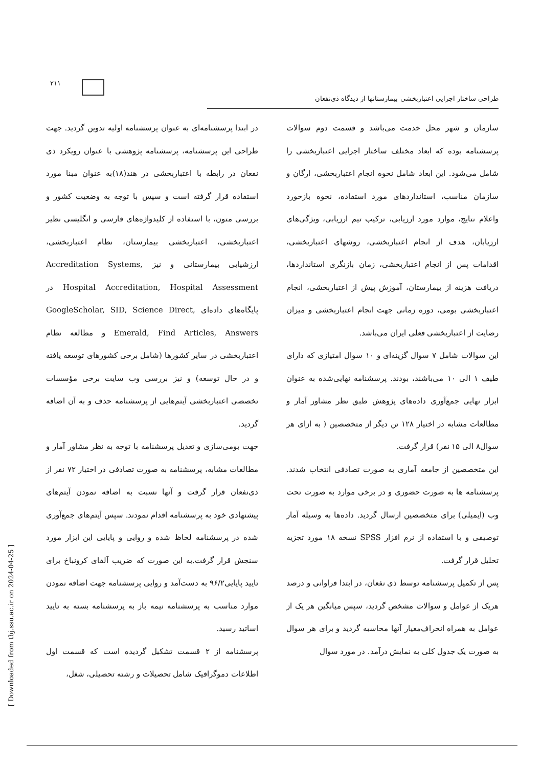۲۱۱
طراحی ساختار اجرایی اعتباربخشی بیمارستانها از دیدگاه ذی‌نفعان
در ابتدا پرسشنامه‌ای به عنوان پرسشنامه اولیه تدوین گردید. جهت طراحی این پرسشنامه، پرسشنامه پژوهشی با عنوان رویکرد ذی نفعان در رابطه با اعتباربخشی در هند(۱۸)به عنوان مبنا مورد استفاده قرار گرفته است و سپس با توجه به وضعیت کشور و بررسی متون، با استفاده از کلیدواژه‌های فارسی و انگلیسی نظیر اعتباربخشی، اعتباربخشی بیمارستان، نظام اعتباربخشی، ارزشیابی بیمارستانی و نیز Accreditation Systems, Hospital Accreditation, Hospital Assessment در پایگاه‌های داده‌ای GoogleScholar, SID, Science Direct, Emerald, Find Articles, Answers و مطالعه نظام اعتباربخشی در سایر کشورها (شامل برخی کشورهای توسعه یافته و در حال توسعه) و نیز بررسی وب سایت برخی مؤسسات تخصصی اعتباربخشی آیتم‌هایی از پرسشنامه حذف و به آن اضافه گردید.
جهت بومی‌سازی و تعدیل پرسشنامه با توجه به نظر مشاور آمار و مطالعات مشابه، پرسشنامه به صورت تصادفی در اختیار ۷۲ نفر از ذی‌نفعان قرار گرفت و آنها نسبت به اضافه نمودن آیتم‌های پیشنهادی خود به پرسشنامه اقدام نمودند. سپس آیتم‌های جمع‌آوری شده در پرسشنامه لحاظ شده و روایی و پایایی این ابزار مورد سنجش قرار گرفت.به این صورت که ضریب آلفای کرونباخ برای تایید پایایی۹۶/۲ به دست‌آمد و روایی پرسشنامه جهت اضافه نمودن موارد مناسب به پرسشنامه نیمه باز به پرسشنامه بسته به تایید اساتید رسید.
پرسشنامه از ۲ قسمت تشکیل گردیده است که قسمت اول اطلاعات دموگرافیک شامل تحصیلات و رشته تحصیلی، شغل،
سازمان و شهر محل خدمت می‌باشد و قسمت دوم سوالات پرسشنامه بوده که ابعاد مختلف ساختار اجرایی اعتباربخشی را شامل می‌شود. این ابعاد شامل نحوه انجام اعتباربخشی، ارگان و سازمان مناسب، استانداردهای مورد استفاده، نحوه بازخورد واعلام نتایج، موارد مورد ارزیابی، ترکیب تیم ارزیابی، ویژگی‌های ارزیابان، هدف از انجام اعتباربخشی، روشهای اعتباربخشی، اقدامات پس از انجام اعتباربخشی، زمان بازنگری استانداردها، دریافت هزینه از بیمارستان، آموزش پیش از اعتباربخشی، انجام اعتباربخشی بومی، دوره زمانی جهت انجام اعتباربخشی و میزان رضایت از اعتباربخشی فعلی ایران می‌باشد.
این سوالات شامل ۷ سوال گزینه‌ای و ۱۰ سوال امتیازی که دارای طیف ۱ الی ۱۰ می‌باشند، بودند. پرسشنامه نهایی‌شده به عنوان ابزار نهایی جمع‌آوری داده‌های پژوهش طبق نظر مشاور آمار و مطالعات مشابه در اختیار ۱۲۸ تن دیگر از متخصصین ( به ازای هر سوال۸ الی ۱۵ نفر) قرار گرفت.
این متخصصین از جامعه آماری به صورت تصادفی انتخاب شدند. پرسشنامه ها به صورت حضوری و در برخی موارد به صورت تحت وب (ایمیلی) برای متخصصین ارسال گردید. داده‌ها به وسیله آمار توصیفی و با استفاده از نرم افزار SPSS نسخه ۱۸ مورد تجزیه تحلیل قرار گرفت.
پس از تکمیل پرسشنامه توسط ذی نفعان، در ابتدا فراوانی و درصد هریک از عوامل و سوالات مشخص گردید، سپس میانگین هر یک از عوامل به همراه انحراف‌معیار آنها محاسبه گردید و برای هر سوال به صورت یک جدول کلی به نمایش درآمد. در مورد سوال
[ Downloaded from tbj.ssu.ac.ir on 2024-04-25 ]